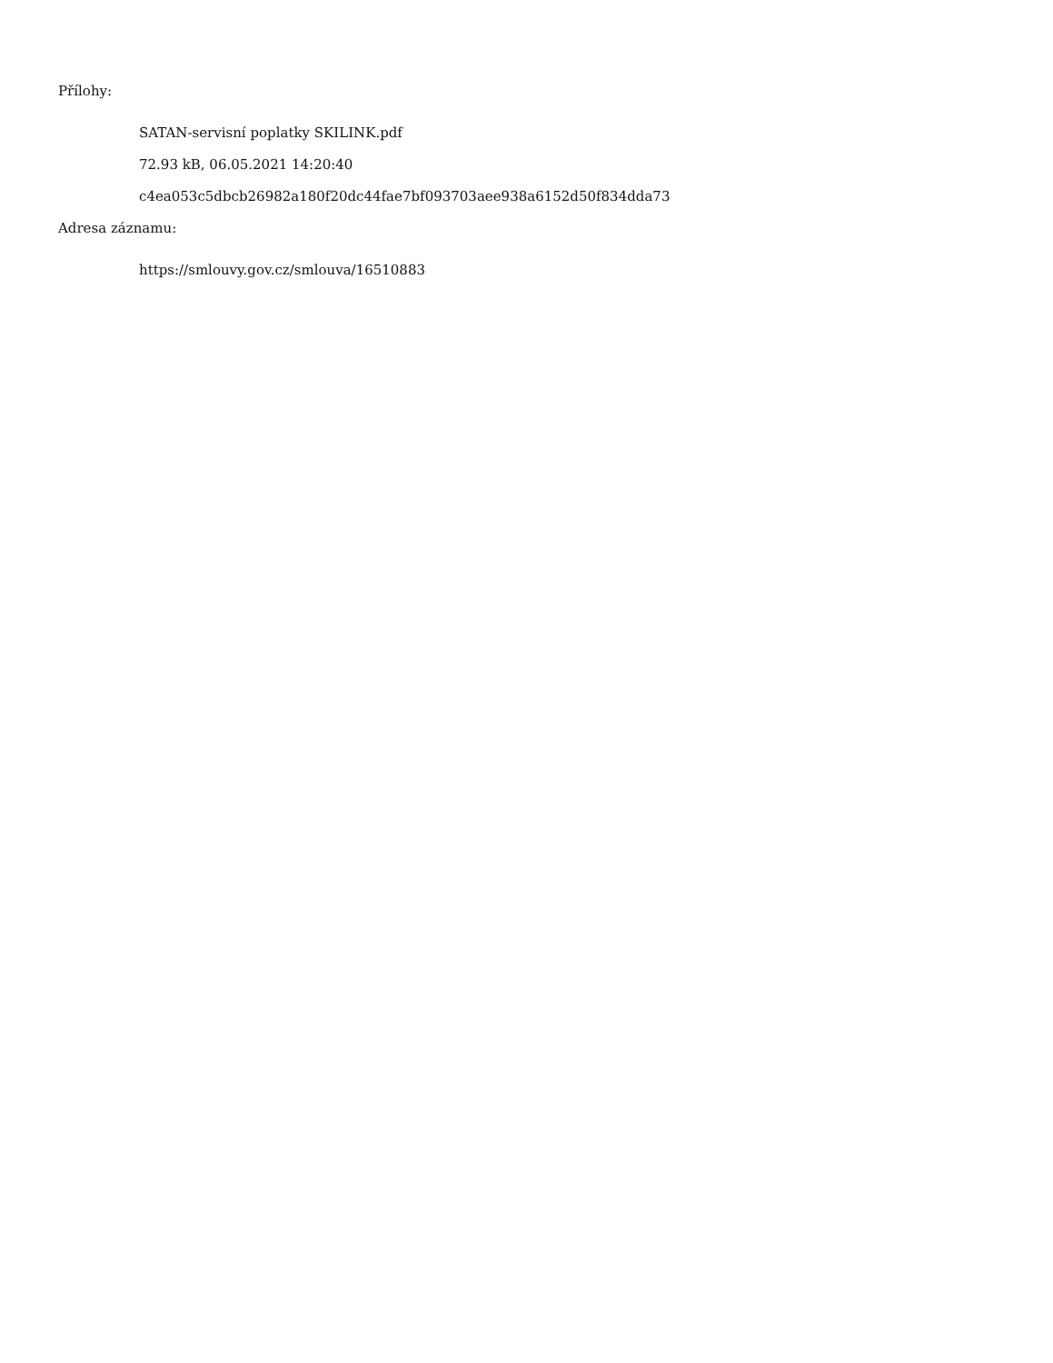Přílohy:
SATAN-servisní poplatky SKILINK.pdf
72.93 kB, 06.05.2021 14:20:40
c4ea053c5dbcb26982a180f20dc44fae7bf093703aee938a6152d50f834dda73
Adresa záznamu:
https://smlouvy.gov.cz/smlouva/16510883